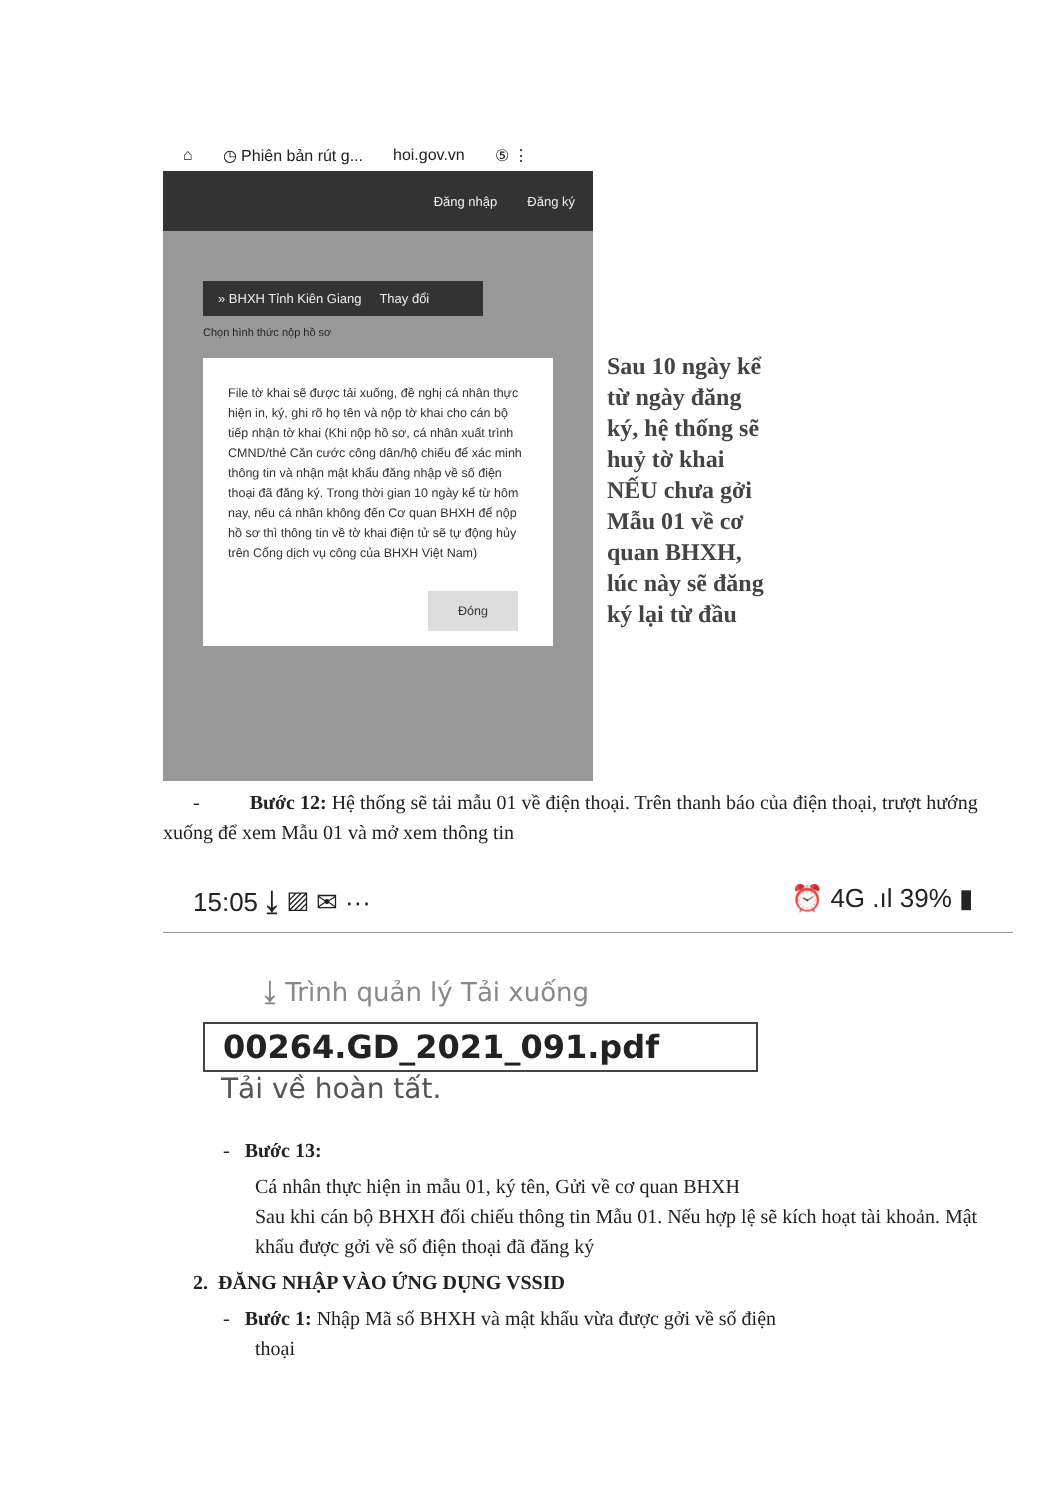⌂ ◷ Phiên bản rút g... hoi.gov.vn ⑤ ⋮
Đăng nhập Đăng ký
» BHXH Tỉnh Kiên Giang Thay đổi
Chọn hình thức nộp hồ sơ
File tờ khai sẽ được tải xuống, đề nghị cá nhân thực hiện in, ký, ghi rõ họ tên và nộp tờ khai cho cán bộ tiếp nhận tờ khai (Khi nộp hồ sơ, cá nhân xuất trình CMND/thẻ Căn cước công dân/hộ chiếu để xác minh thông tin và nhận mật khẩu đăng nhập về số điện thoại đã đăng ký. Trong thời gian 10 ngày kể từ hôm nay, nếu cá nhân không đến Cơ quan BHXH để nộp hồ sơ thì thông tin về tờ khai điện tử sẽ tự động hủy trên Cổng dịch vụ công của BHXH Việt Nam)
Đóng
Sau 10 ngày kể từ ngày đăng ký, hệ thống sẽ huỷ tờ khai NẾU chưa gởi Mẫu 01 về cơ quan BHXH, lúc này sẽ đăng ký lại từ đầu
- Bước 12: Hệ thống sẽ tải mẫu 01 về điện thoại. Trên thanh báo của điện thoại, trượt hướng xuống để xem Mẫu 01 và mở xem thông tin
15:05 ⤓ ▨ ✉ ··· ⏰ 4G .ıl 39% ▮
⤓ Trình quản lý Tải xuống
00264.GD_2021_091.pdf
Tải về hoàn tất.
- Bước 13:
Cá nhân thực hiện in mẫu 01, ký tên, Gửi về cơ quan BHXH
Sau khi cán bộ BHXH đối chiếu thông tin Mẫu 01. Nếu hợp lệ sẽ kích hoạt tài khoản. Mật khẩu được gởi về số điện thoại đã đăng ký
2. ĐĂNG NHẬP VÀO ỨNG DỤNG VSSID
- Bước 1: Nhập Mã số BHXH và mật khẩu vừa được gởi về số điện
thoại